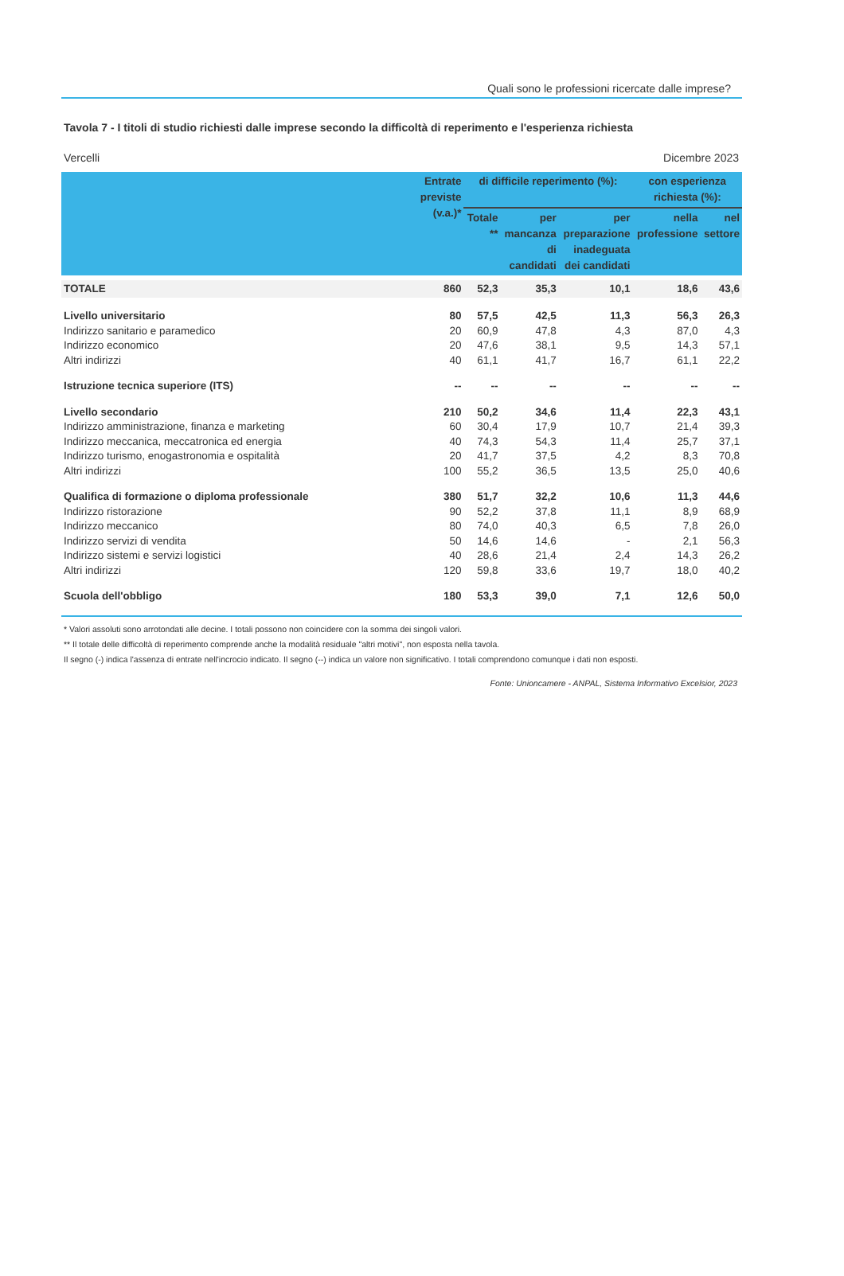Quali sono le professioni ricercate dalle imprese?
Tavola 7 - I titoli di studio richiesti dalle imprese secondo la difficoltà di reperimento e l'esperienza richiesta
Vercelli Dicembre 2023
| | Entrate previste (v.a.)* | di difficile reperimento (%): | | | con esperienza richiesta (%): | |
| --- | --- | --- | --- | --- | --- | --- |
| | | Totale ** | per mancanza di candidati | per preparazione inadeguata dei candidati | nella professione | nel settore |
| TOTALE | 860 | 52,3 | 35,3 | 10,1 | 18,6 | 43,6 |
| Livello universitario | 80 | 57,5 | 42,5 | 11,3 | 56,3 | 26,3 |
| Indirizzo sanitario e paramedico | 20 | 60,9 | 47,8 | 4,3 | 87,0 | 4,3 |
| Indirizzo economico | 20 | 47,6 | 38,1 | 9,5 | 14,3 | 57,1 |
| Altri indirizzi | 40 | 61,1 | 41,7 | 16,7 | 61,1 | 22,2 |
| Istruzione tecnica superiore (ITS) | -- | -- | -- | -- | -- | -- |
| Livello secondario | 210 | 50,2 | 34,6 | 11,4 | 22,3 | 43,1 |
| Indirizzo amministrazione, finanza e marketing | 60 | 30,4 | 17,9 | 10,7 | 21,4 | 39,3 |
| Indirizzo meccanica, meccatronica ed energia | 40 | 74,3 | 54,3 | 11,4 | 25,7 | 37,1 |
| Indirizzo turismo, enogastronomia e ospitalità | 20 | 41,7 | 37,5 | 4,2 | 8,3 | 70,8 |
| Altri indirizzi | 100 | 55,2 | 36,5 | 13,5 | 25,0 | 40,6 |
| Qualifica di formazione o diploma professionale | 380 | 51,7 | 32,2 | 10,6 | 11,3 | 44,6 |
| Indirizzo ristorazione | 90 | 52,2 | 37,8 | 11,1 | 8,9 | 68,9 |
| Indirizzo meccanico | 80 | 74,0 | 40,3 | 6,5 | 7,8 | 26,0 |
| Indirizzo servizi di vendita | 50 | 14,6 | 14,6 | - | 2,1 | 56,3 |
| Indirizzo sistemi e servizi logistici | 40 | 28,6 | 21,4 | 2,4 | 14,3 | 26,2 |
| Altri indirizzi | 120 | 59,8 | 33,6 | 19,7 | 18,0 | 40,2 |
| Scuola dell'obbligo | 180 | 53,3 | 39,0 | 7,1 | 12,6 | 50,0 |
* Valori assoluti sono arrotondati alle decine. I totali possono non coincidere con la somma dei singoli valori.
** Il totale delle difficoltà di reperimento comprende anche la modalità residuale "altri motivi", non esposta nella tavola.
Il segno (-) indica l'assenza di entrate nell'incrocio indicato. Il segno (--) indica un valore non significativo. I totali comprendono comunque i dati non esposti.
Fonte: Unioncamere - ANPAL, Sistema Informativo Excelsior, 2023